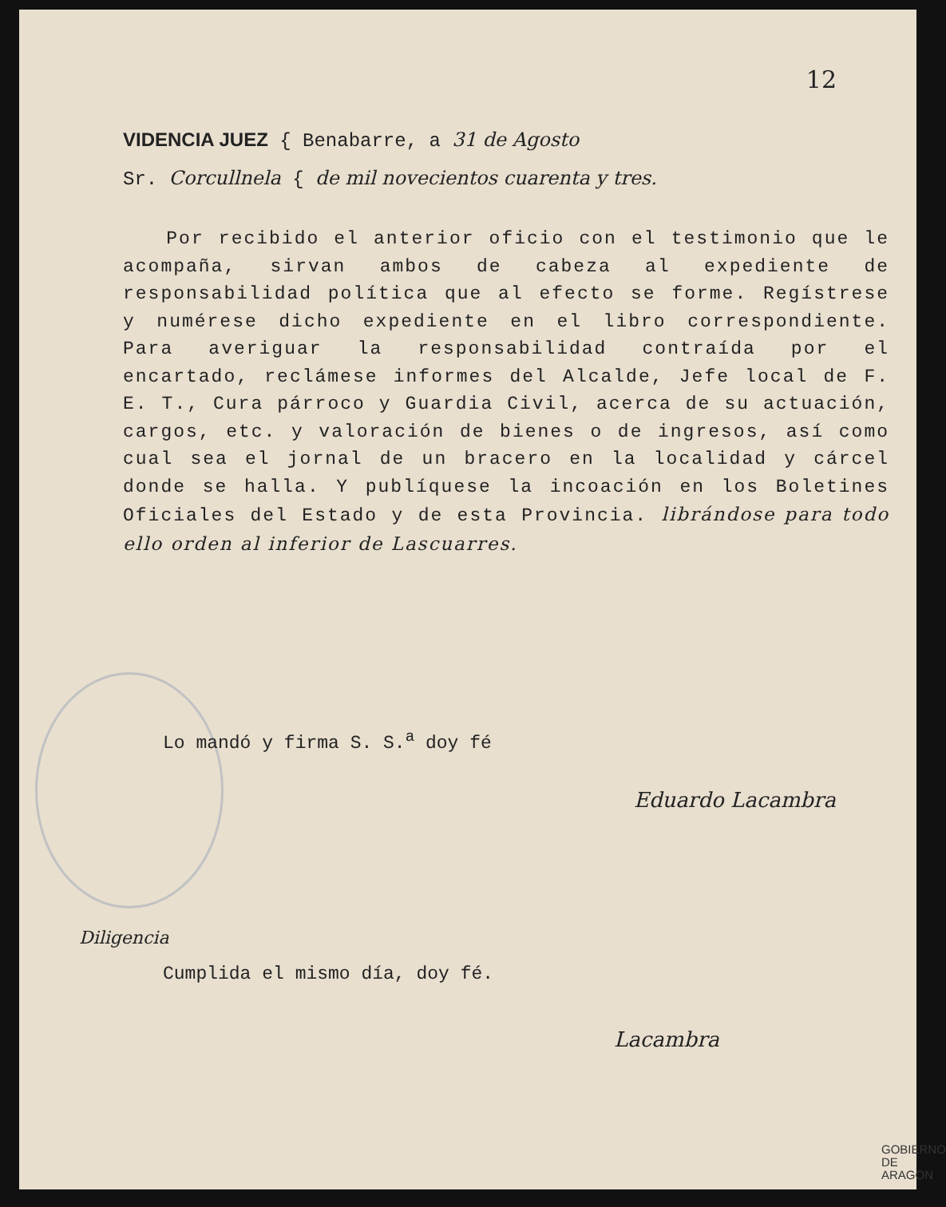12
VIDENCIA JUEZ { Benabarre, a 31 de Agosto
Sr. Corcullnela { de mil novecientos cuarenta y tres.
Por recibido el anterior oficio con el testimonio que le acompaña, sirvan ambos de cabeza al expediente de responsabilidad política que al efecto se forme. Regístrese y numérese dicho expediente en el libro correspondiente. Para averiguar la responsabilidad contraída por el encartado, reclámese informes del Alcalde, Jefe local de F. E. T., Cura párroco y Guardia Civil, acerca de su actuación, cargos, etc. y valoración de bienes o de ingresos, así como cual sea el jornal de un bracero en la localidad y cárcel donde se halla. Y publíquese la incoación en los Boletines Oficiales del Estado y de esta Provincia. librándose para todo ello orden al inferior de Lascuarres.
Lo mandó y firma S. S.<sup>a</sup> doy fé
Eduardo Lacambra
Diligencia
Cumplida el mismo día, doy fé.
Lacambra
GOBIERNO
DE ARAGON